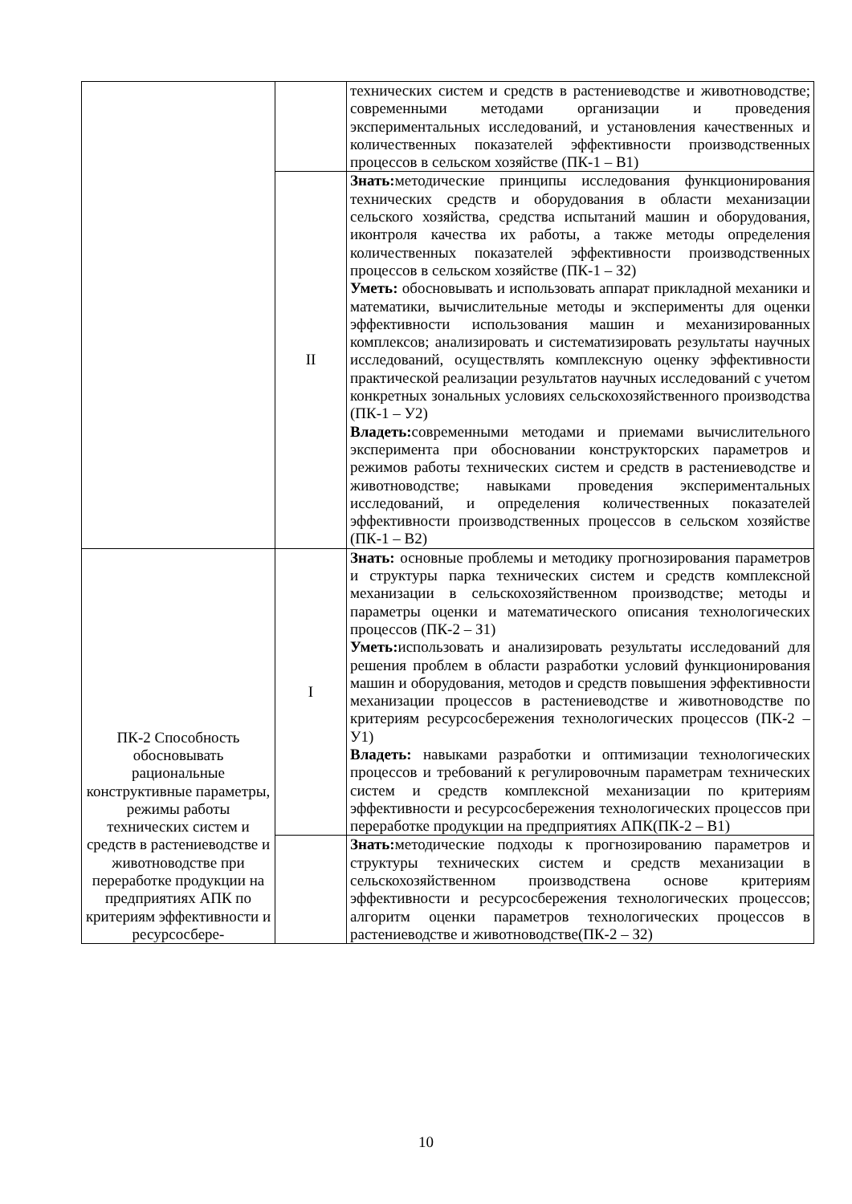| | | технических систем и средств в растениеводстве и животноводстве; современными методами организации и проведения экспериментальных исследований, и установления качественных и количественных показателей эффективности производственных процессов в сельском хозяйстве (ПК-1 – В1) |
| | II | Знать: методические принципы исследования функционирования технических средств и оборудования в области механизации сельского хозяйства, средства испытаний машин и оборудования, иконтроля качества их работы, а также методы определения количественных показателей эффективности производственных процессов в сельском хозяйстве (ПК-1 – З2) Уметь: обосновывать и использовать аппарат прикладной механики и математики, вычислительные методы и эксперименты для оценки эффективности использования машин и механизированных комплексов; анализировать и систематизировать результаты научных исследований, осуществлять комплексную оценку эффективности практической реализации результатов научных исследований с учетом конкретных зональных условиях сельскохозяйственного производства (ПК-1 – У2) Владеть: современными методами и приемами вычислительного эксперимента при обосновании конструкторских параметров и режимов работы технических систем и средств в растениеводстве и животноводстве; навыками проведения экспериментальных исследований, и определения количественных показателей эффективности производственных процессов в сельском хозяйстве (ПК-1 – В2) |
| ПК-2 Способность обосновывать рациональные конструктивные параметры, режимы работы технических систем и средств в растениеводстве и животноводстве при переработке продукции на предприятиях АПК по критериям эффективности и ресурсосбере- | I | Знать: основные проблемы и методику прогнозирования параметров и структуры парка технических систем и средств комплексной механизации в сельскохозяйственном производстве; методы и параметры оценки и математического описания технологических процессов (ПК-2 – З1) Уметь: использовать и анализировать результаты исследований для решения проблем в области разработки условий функционирования машин и оборудования, методов и средств повышения эффективности механизации процессов в растениеводстве и животноводстве по критериям ресурсосбережения технологических процессов (ПК-2 – У1) Владеть: навыками разработки и оптимизации технологических процессов и требований к регулировочным параметрам технических систем и средств комплексной механизации по критериям эффективности и ресурсосбережения технологических процессов при переработке продукции на предприятиях АПК(ПК-2 – В1) |
| | | Знать: методические подходы к прогнозированию параметров и структуры технических систем и средств механизации в сельскохозяйственном производствена основе критериям эффективности и ресурсосбережения технологических процессов; алгоритм оценки параметров технологических процессов в растениеводстве и животноводстве(ПК-2 – З2) |
10